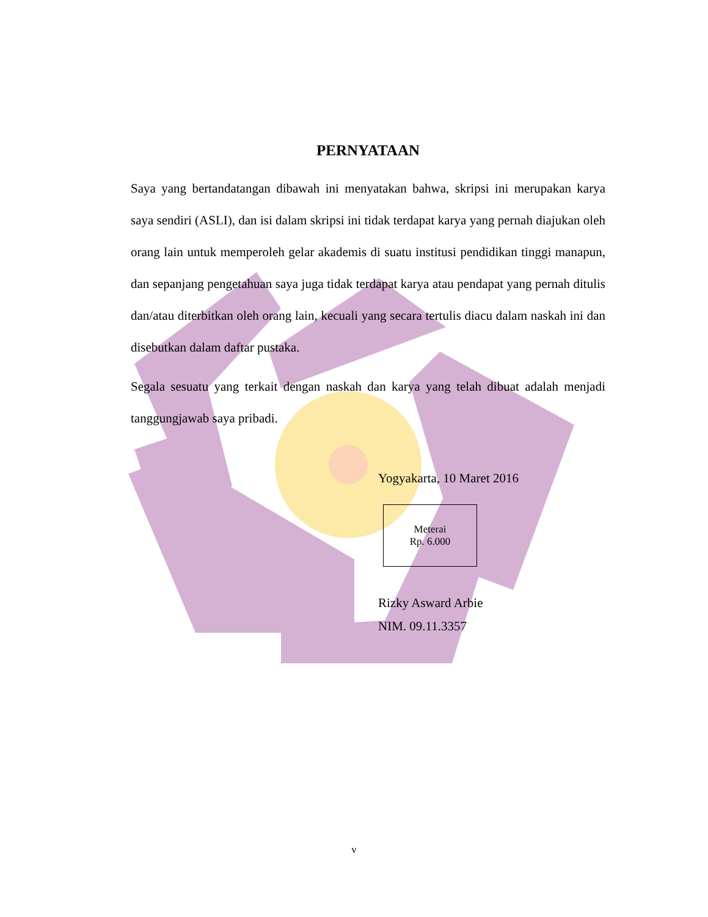PERNYATAAN
Saya yang bertandatangan dibawah ini menyatakan bahwa, skripsi ini merupakan karya saya sendiri (ASLI), dan isi dalam skripsi ini tidak terdapat karya yang pernah diajukan oleh orang lain untuk memperoleh gelar akademis di suatu institusi pendidikan tinggi manapun, dan sepanjang pengetahuan saya juga tidak terdapat karya atau pendapat yang pernah ditulis dan/atau diterbitkan oleh orang lain, kecuali yang secara tertulis diacu dalam naskah ini dan disebutkan dalam daftar pustaka.
Segala sesuatu yang terkait dengan naskah dan karya yang telah dibuat adalah menjadi tanggungjawab saya pribadi.
Yogyakarta, 10 Maret 2016
Meterai
Rp. 6.000
Rizky Asward Arbie
NIM. 09.11.3357
v